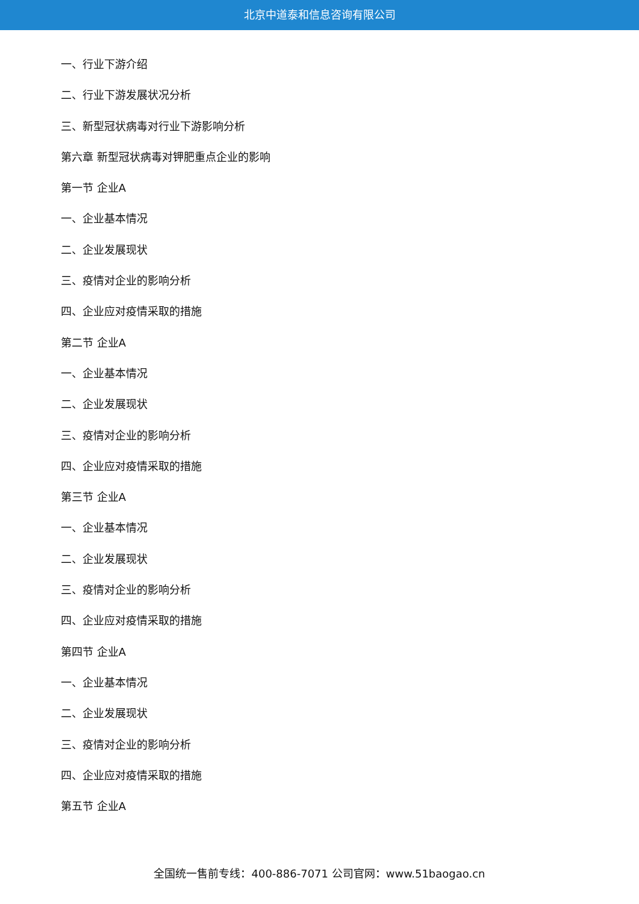北京中道泰和信息咨询有限公司
一、行业下游介绍
二、行业下游发展状况分析
三、新型冠状病毒对行业下游影响分析
第六章 新型冠状病毒对钾肥重点企业的影响
第一节 企业A
一、企业基本情况
二、企业发展现状
三、疫情对企业的影响分析
四、企业应对疫情采取的措施
第二节 企业A
一、企业基本情况
二、企业发展现状
三、疫情对企业的影响分析
四、企业应对疫情采取的措施
第三节 企业A
一、企业基本情况
二、企业发展现状
三、疫情对企业的影响分析
四、企业应对疫情采取的措施
第四节 企业A
一、企业基本情况
二、企业发展现状
三、疫情对企业的影响分析
四、企业应对疫情采取的措施
第五节 企业A
全国统一售前专线：400-886-7071 公司官网：www.51baogao.cn